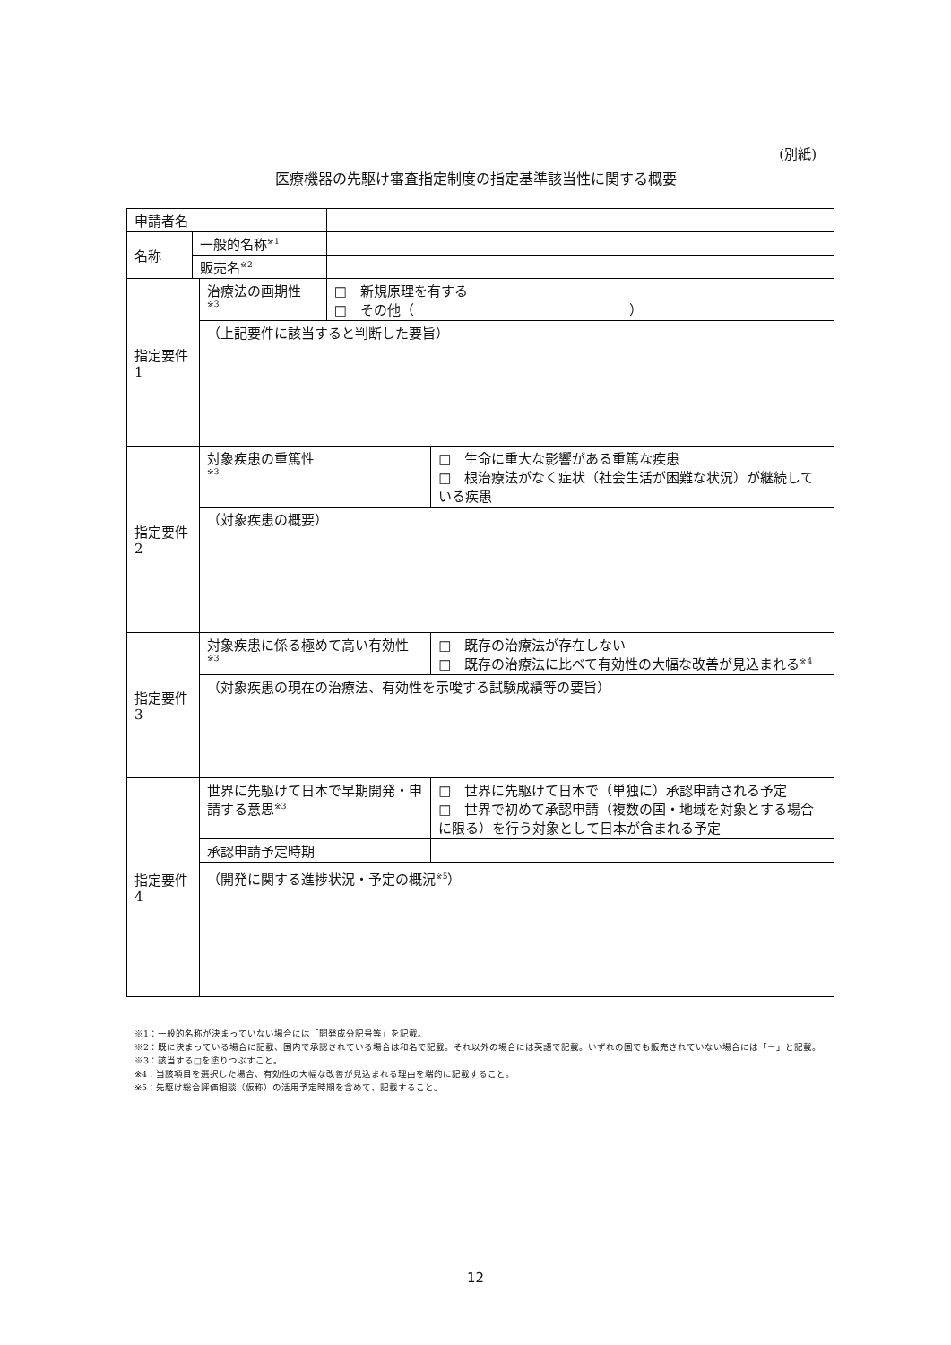(別紙)
医療機器の先駆け審査指定制度の指定基準該当性に関する概要
| 申請者名 | | | | |
| 名称 | 一般的名称<sup>※1</sup> | | | |
| | 販売名<sup>※2</sup> | | | |
| 指定要件 1 | | 治療法の画期性 <sup>※3</sup> | □ 新規原理を有する □ その他（ ） | |
| | | （上記要件に該当すると判断した要旨） | | |
| 指定要件 2 | | 対象疾患の重篤性 <sup>※3</sup> | | □ 生命に重大な影響がある重篤な疾患 □ 根治療法がなく症状（社会生活が困難な状況）が継続している疾患 |
| | | （対象疾患の概要） | | |
| 指定要件 3 | | 対象疾患に係る極めて高い有効性 <sup>※3</sup> | | □ 既存の治療法が存在しない □ 既存の治療法に比べて有効性の大幅な改善が見込まれる<sup>※4</sup> |
| | | （対象疾患の現在の治療法、有効性を示唆する試験成績等の要旨） | | |
| 指定要件 4 | | 世界に先駆けて日本で早期開発・申請する意思<sup>※3</sup> | | □ 世界に先駆けて日本で（単独に）承認申請される予定 □ 世界で初めて承認申請（複数の国・地域を対象とする場合に限る）を行う対象として日本が含まれる予定 |
| | | 承認申請予定時期 | | |
| | | （開発に関する進捗状況・予定の概況<sup>※5</sup>） | | |
※1：一般的名称が決まっていない場合には「開発成分記号等」を記載。
※2：既に決まっている場合に記載、国内で承認されている場合は和名で記載。それ以外の場合には英語で記載。いずれの国でも販売されていない場合には「－」と記載。
※3：該当する□を塗りつぶすこと。
※4：当該項目を選択した場合、有効性の大幅な改善が見込まれる理由を端的に記載すること。
※5：先駆け総合評価相談（仮称）の活用予定時期を含めて、記載すること。
12